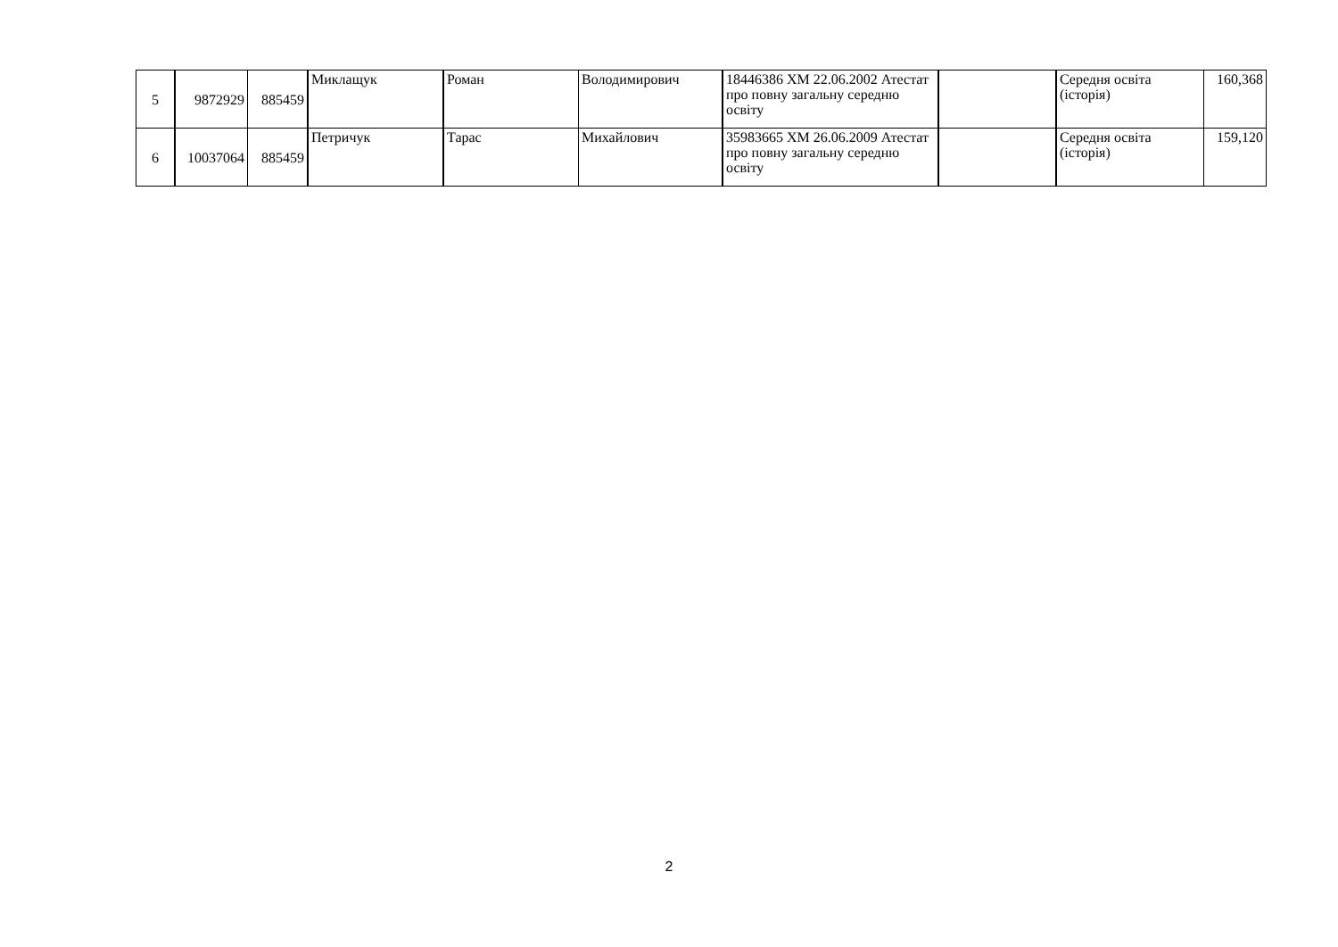| 5 | 9872929 | 885459 | Миклащук | Роман | Володимирович | 18446386 ХМ 22.06.2002 Атестат про повну загальну середню освіту | | Середня освіта (історія) | 160,368 |
| 6 | 10037064 | 885459 | Петричук | Тарас | Михайлович | 35983665 ХМ 26.06.2009 Атестат про повну загальну середню освіту | | Середня освіта (історія) | 159,120 |
2